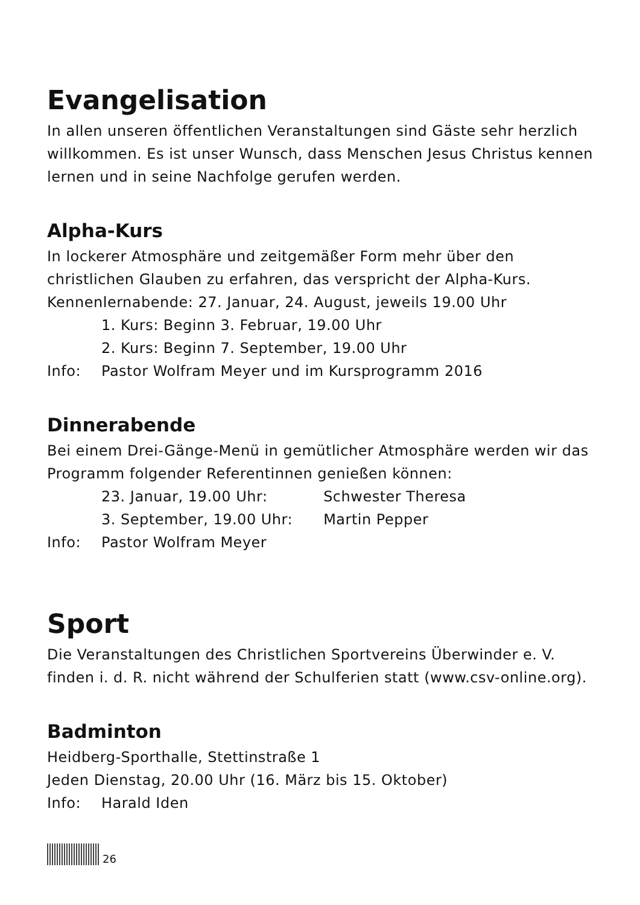Evangelisation
In allen unseren öffentlichen Veranstaltungen sind Gäste sehr herzlich willkommen. Es ist unser Wunsch, dass Menschen Jesus Christus kennen lernen und in seine Nachfolge gerufen werden.
Alpha-Kurs
In lockerer Atmosphäre und zeitgemäßer Form mehr über den christlichen Glauben zu erfahren, das verspricht der Alpha-Kurs.
Kennenlernabende: 27. Januar, 24. August, jeweils 19.00 Uhr
1. Kurs: Beginn 3. Februar, 19.00 Uhr
2. Kurs: Beginn 7. September, 19.00 Uhr
Info: Pastor Wolfram Meyer und im Kursprogramm 2016
Dinnerabende
Bei einem Drei-Gänge-Menü in gemütlicher Atmosphäre werden wir das Programm folgender Referentinnen genießen können:
23. Januar, 19.00 Uhr: Schwester Theresa
3. September, 19.00 Uhr: Martin Pepper
Info: Pastor Wolfram Meyer
Sport
Die Veranstaltungen des Christlichen Sportvereins Überwinder e. V. finden i. d. R. nicht während der Schulferien statt (www.csv-online.org).
Badminton
Heidberg-Sporthalle, Stettinstraße 1
Jeden Dienstag, 20.00 Uhr (16. März bis 15. Oktober)
Info: Harald Iden
26